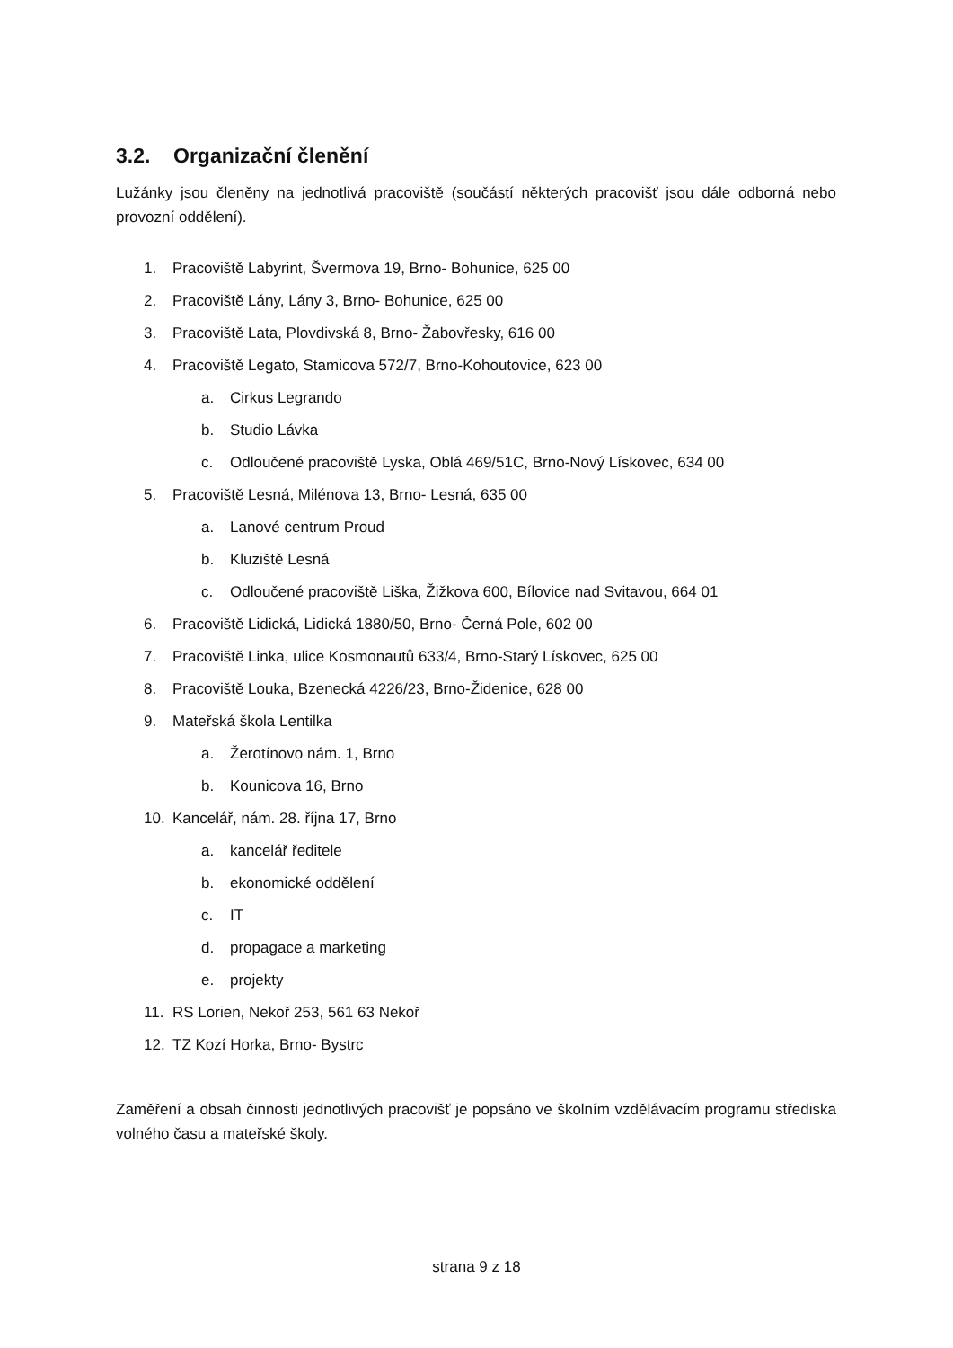3.2. Organizační členění
Lužánky jsou členěny na jednotlivá pracoviště (součástí některých pracovišť jsou dále odborná nebo provozní oddělení).
1. Pracoviště Labyrint, Švermova 19, Brno- Bohunice, 625 00
2. Pracoviště Lány, Lány 3, Brno- Bohunice, 625 00
3. Pracoviště Lata, Plovdivská 8, Brno- Žabovřesky, 616 00
4. Pracoviště Legato, Stamicova 572/7, Brno-Kohoutovice, 623 00
a. Cirkus Legrando
b. Studio Lávka
c. Odloučené pracoviště Lyska, Oblá 469/51C, Brno-Nový Lískovec, 634 00
5. Pracoviště Lesná, Milénova 13, Brno- Lesná, 635 00
a. Lanové centrum Proud
b. Kluziště Lesná
c. Odloučené pracoviště Liška, Žižkova 600, Bílovice nad Svitavou, 664 01
6. Pracoviště Lidická, Lidická 1880/50, Brno- Černá Pole, 602 00
7. Pracoviště Linka, ulice Kosmonautů 633/4, Brno-Starý Lískovec, 625 00
8. Pracoviště Louka, Bzenecká 4226/23, Brno-Židenice, 628 00
9. Mateřská škola Lentilka
a. Žerotínovo nám. 1, Brno
b. Kounicova 16, Brno
10. Kancelář, nám. 28. října 17, Brno
a. kancelář ředitele
b. ekonomické oddělení
c. IT
d. propagace a marketing
e. projekty
11. RS Lorien, Nekoř 253, 561 63 Nekoř
12. TZ Kozí Horka, Brno- Bystrc
Zaměření a obsah činnosti jednotlivých pracovišť je popsáno ve školním vzdělávacím programu střediska volného času a mateřské školy.
strana 9 z 18